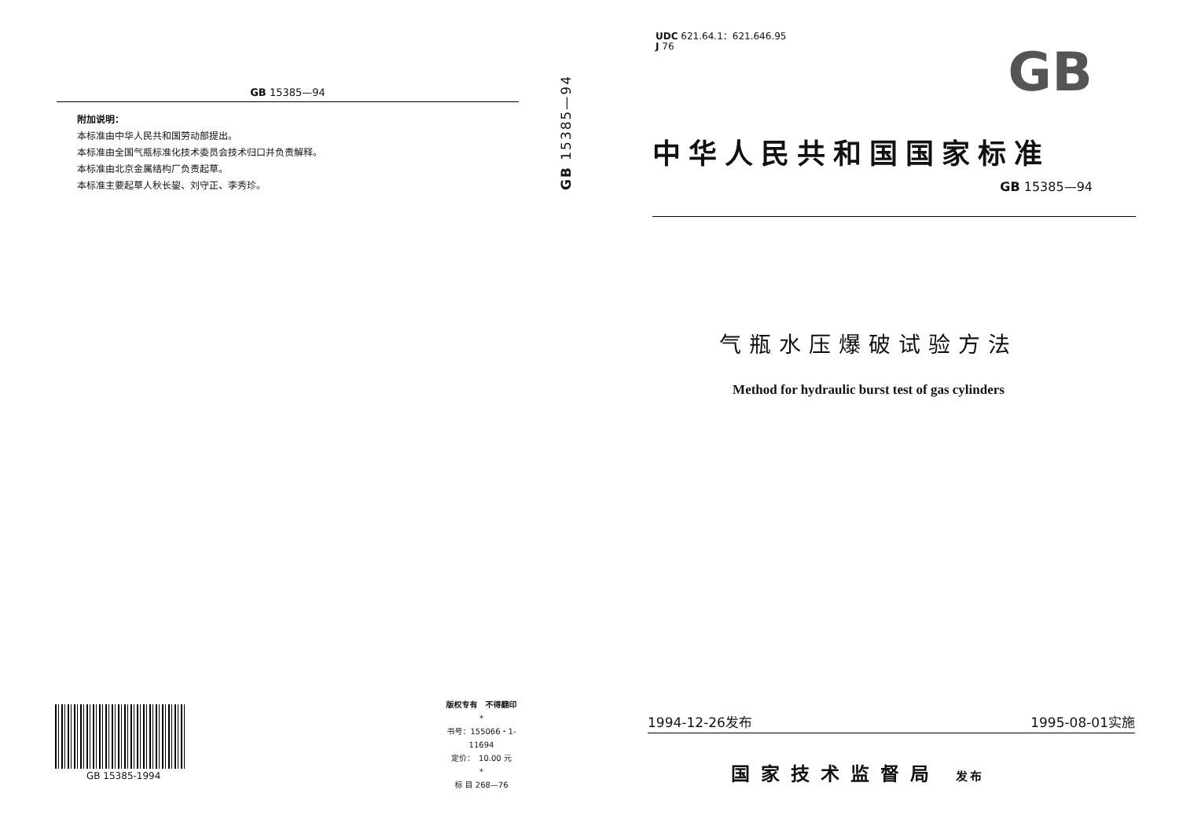GB 15385—94
附加说明：
本标准由中华人民共和国劳动部提出。
本标准由全国气瓶标准化技术委员会技术归口并负责解释。
本标准由北京金属结构厂负责起草。
本标准主要起草人秋长鋆、刘守正、李秀珍。
GB 15385—94
GB 15385-1994
版权专有　不得翻印
*
书号：155066・1-11694
定价：　10.00 元
*
标 目 268—76
UDC 621.64.1：621.646.95
J 76
GB
中华人民共和国国家标准
GB 15385—94
气瓶水压爆破试验方法
Method for hydraulic burst test of gas cylinders
1994-12-26发布 1995-08-01实施
国家技术监督局 发布